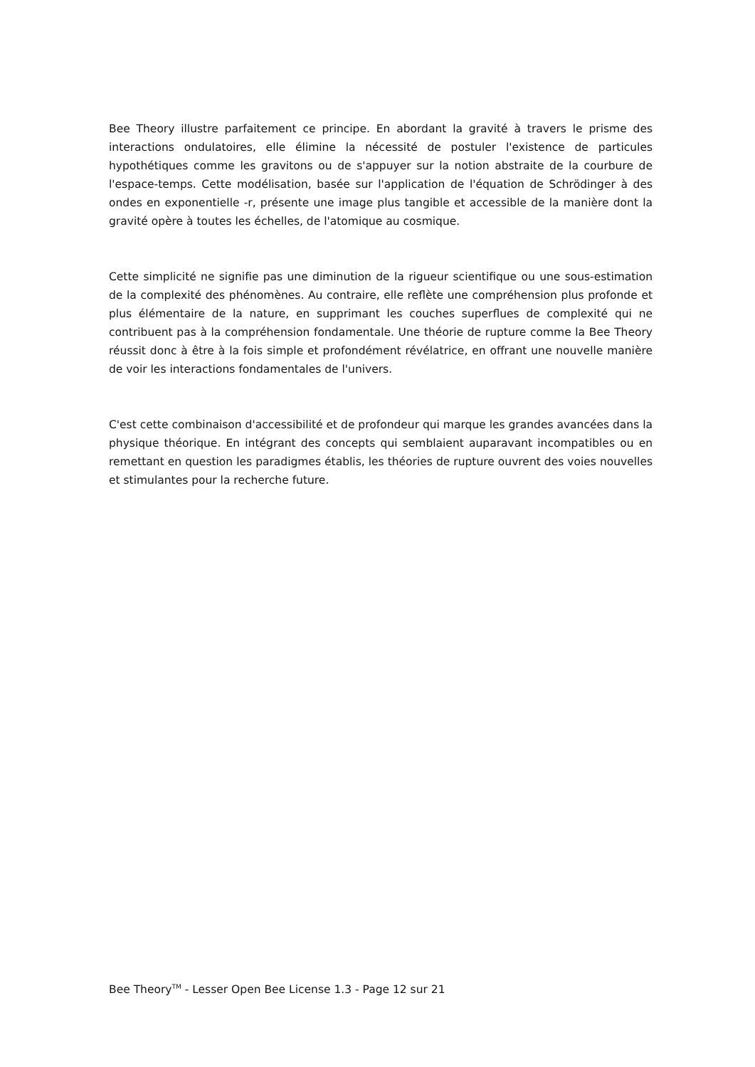Bee Theory illustre parfaitement ce principe. En abordant la gravité à travers le prisme des interactions ondulatoires, elle élimine la nécessité de postuler l'existence de particules hypothétiques comme les gravitons ou de s'appuyer sur la notion abstraite de la courbure de l'espace-temps. Cette modélisation, basée sur l'application de l'équation de Schrödinger à des ondes en exponentielle -r, présente une image plus tangible et accessible de la manière dont la gravité opère à toutes les échelles, de l'atomique au cosmique.
Cette simplicité ne signifie pas une diminution de la rigueur scientifique ou une sous-estimation de la complexité des phénomènes. Au contraire, elle reflète une compréhension plus profonde et plus élémentaire de la nature, en supprimant les couches superflues de complexité qui ne contribuent pas à la compréhension fondamentale. Une théorie de rupture comme la Bee Theory réussit donc à être à la fois simple et profondément révélatrice, en offrant une nouvelle manière de voir les interactions fondamentales de l'univers.
C'est cette combinaison d'accessibilité et de profondeur qui marque les grandes avancées dans la physique théorique. En intégrant des concepts qui semblaient auparavant incompatibles ou en remettant en question les paradigmes établis, les théories de rupture ouvrent des voies nouvelles et stimulantes pour la recherche future.
Bee Theory<sup>TM</sup> - Lesser Open Bee License 1.3 - Page 12 sur 21